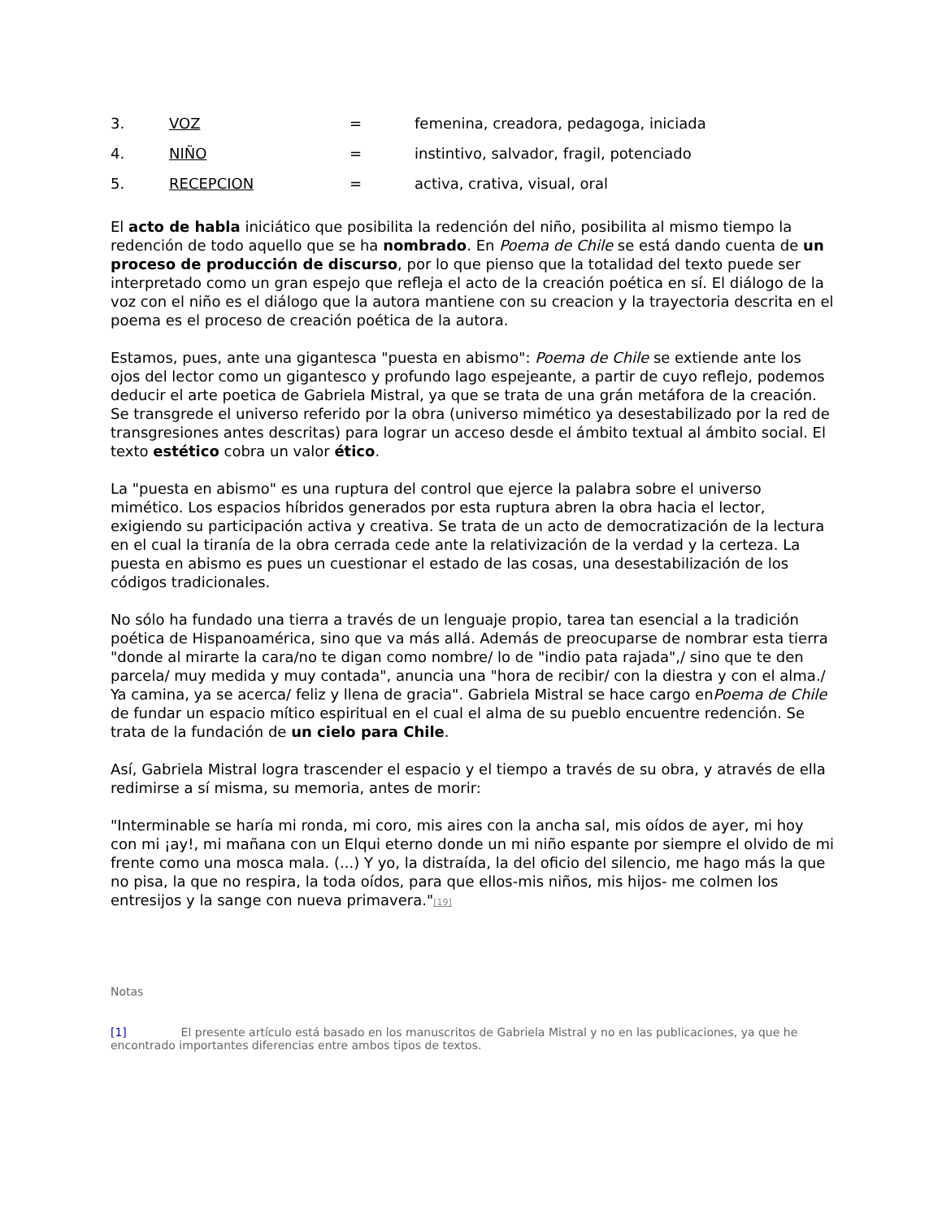3. VOZ = femenina, creadora, pedagoga, iniciada
4. NIÑO = instintivo, salvador, fragil, potenciado
5. RECEPCION = activa, crativa, visual, oral
El acto de habla iniciático que posibilita la redención del niño, posibilita al mismo tiempo la redención de todo aquello que se ha nombrado. En Poema de Chile se está dando cuenta de un proceso de producción de discurso, por lo que pienso que la totalidad del texto puede ser interpretado como un gran espejo que refleja el acto de la creación poética en sí. El diálogo de la voz con el niño es el diálogo que la autora mantiene con su creacion y la trayectoria descrita en el poema es el proceso de creación poética de la autora.
Estamos, pues, ante una gigantesca "puesta en abismo": Poema de Chile se extiende ante los ojos del lector como un gigantesco y profundo lago espejeante, a partir de cuyo reflejo, podemos deducir el arte poetica de Gabriela Mistral, ya que se trata de una grán metáfora de la creación. Se transgrede el universo referido por la obra (universo mimético ya desestabilizado por la red de transgresiones antes descritas) para lograr un acceso desde el ámbito textual al ámbito social. El texto estético cobra un valor ético.
La "puesta en abismo" es una ruptura del control que ejerce la palabra sobre el universo mimético. Los espacios híbridos generados por esta ruptura abren la obra hacia el lector, exigiendo su participación activa y creativa. Se trata de un acto de democratización de la lectura en el cual la tiranía de la obra cerrada cede ante la relativización de la verdad y la certeza. La puesta en abismo es pues un cuestionar el estado de las cosas, una desestabilización de los códigos tradicionales.
No sólo ha fundado una tierra a través de un lenguaje propio, tarea tan esencial a la tradición poética de Hispanoamérica, sino que va más allá. Además de preocuparse de nombrar esta tierra "donde al mirarte la cara/no te digan como nombre/ lo de "indio pata rajada",/ sino que te den parcela/ muy medida y muy contada", anuncia una "hora de recibir/ con la diestra y con el alma./ Ya camina, ya se acerca/ feliz y llena de gracia". Gabriela Mistral se hace cargo enPoema de Chile de fundar un espacio mítico espiritual en el cual el alma de su pueblo encuentre redención. Se trata de la fundación de un cielo para Chile.
Así, Gabriela Mistral logra trascender el espacio y el tiempo a través de su obra, y através de ella redimirse a sí misma, su memoria, antes de morir:
"Interminable se haría mi ronda, mi coro, mis aires con la ancha sal, mis oídos de ayer, mi hoy con mi ¡ay!, mi mañana con un Elqui eterno donde un mi niño espante por siempre el olvido de mi frente como una mosca mala. (...) Y yo, la distraída, la del oficio del silencio, me hago más la que no pisa, la que no respira, la toda oídos, para que ellos-mis niños, mis hijos- me colmen los entresijos y la sange con nueva primavera."<sup>[19]</sup>
Notas
[1] El presente artículo está basado en los manuscritos de Gabriela Mistral y no en las publicaciones, ya que he encontrado importantes diferencias entre ambos tipos de textos.